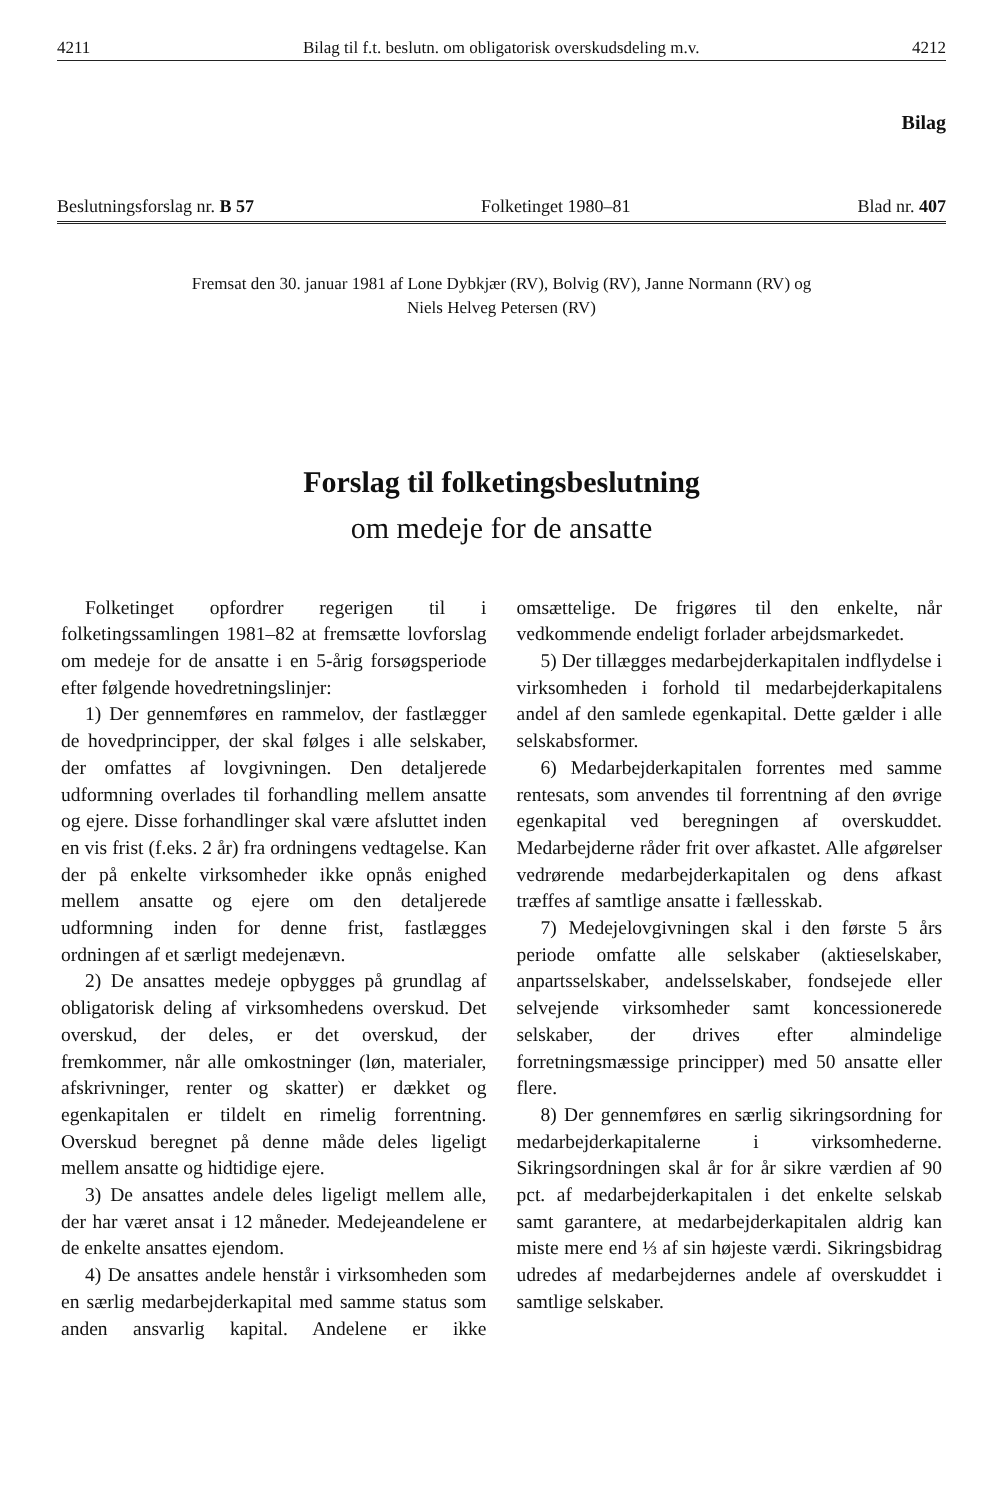4211 Bilag til f.t. beslutn. om obligatorisk overskudsdeling m.v. 4212
Bilag
Beslutningsforslag nr. B 57 Folketinget 1980–81 Blad nr. 407
Fremsat den 30. januar 1981 af Lone Dybkjær (RV), Bolvig (RV), Janne Normann (RV) og
Niels Helveg Petersen (RV)
Forslag til folketingsbeslutning
om medeje for de ansatte
Folketinget opfordrer regerigen til i folketingssamlingen 1981–82 at fremsætte lovforslag om medeje for de ansatte i en 5-årig forsøgsperiode efter følgende hovedretningslinjer:
1) Der gennemføres en rammelov, der fastlægger de hovedprincipper, der skal følges i alle selskaber, der omfattes af lovgivningen. Den detaljerede udformning overlades til forhandling mellem ansatte og ejere. Disse forhandlinger skal være afsluttet inden en vis frist (f.eks. 2 år) fra ordningens vedtagelse. Kan der på enkelte virksomheder ikke opnås enighed mellem ansatte og ejere om den detaljerede udformning inden for denne frist, fastlægges ordningen af et særligt medejenævn.
2) De ansattes medeje opbygges på grundlag af obligatorisk deling af virksomhedens overskud. Det overskud, der deles, er det overskud, der fremkommer, når alle omkostninger (løn, materialer, afskrivninger, renter og skatter) er dækket og egenkapitalen er tildelt en rimelig forrentning. Overskud beregnet på denne måde deles ligeligt mellem ansatte og hidtidige ejere.
3) De ansattes andele deles ligeligt mellem alle, der har været ansat i 12 måneder. Medejeandelene er de enkelte ansattes ejendom.
4) De ansattes andele henstår i virksomheden som en særlig medarbejderkapital med samme status som anden ansvarlig kapital. Andelene er ikke omsættelige. De frigøres til den enkelte, når vedkommende endeligt forlader arbejdsmarkedet.
5) Der tillægges medarbejderkapitalen indflydelse i virksomheden i forhold til medarbejderkapitalens andel af den samlede egenkapital. Dette gælder i alle selskabsformer.
6) Medarbejderkapitalen forrentes med samme rentesats, som anvendes til forrentning af den øvrige egenkapital ved beregningen af overskuddet. Medarbejderne råder frit over afkastet. Alle afgørelser vedrørende medarbejderkapitalen og dens afkast træffes af samtlige ansatte i fællesskab.
7) Medejelovgivningen skal i den første 5 års periode omfatte alle selskaber (aktieselskaber, anpartsselskaber, andelsselskaber, fondsejede eller selvejende virksomheder samt koncessionerede selskaber, der drives efter almindelige forretningsmæssige principper) med 50 ansatte eller flere.
8) Der gennemføres en særlig sikringsordning for medarbejderkapitalerne i virksomhederne. Sikringsordningen skal år for år sikre værdien af 90 pct. af medarbejderkapitalen i det enkelte selskab samt garantere, at medarbejderkapitalen aldrig kan miste mere end ⅓ af sin højeste værdi. Sikringsbidrag udredes af medarbejdernes andele af overskuddet i samtlige selskaber.